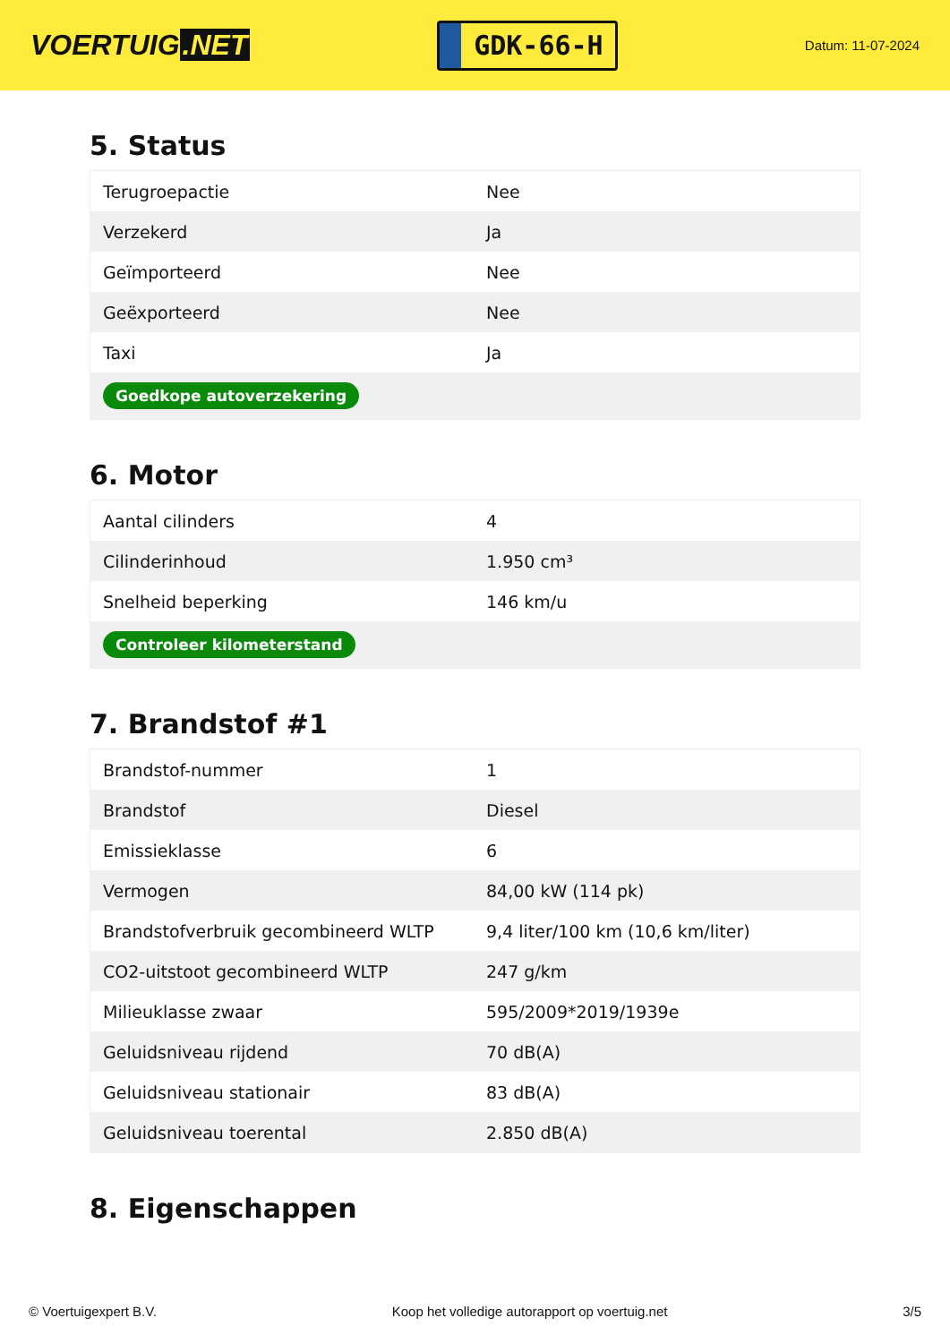VOERTUIG.NET
GDK-66-H
Datum: 11-07-2024
5. Status
| Terugroepactie | Nee |
| Verzekerd | Ja |
| Geïmporteerd | Nee |
| Geëxporteerd | Nee |
| Taxi | Ja |
| Goedkope autoverzekering | |
6. Motor
| Aantal cilinders | 4 |
| Cilinderinhoud | 1.950 cm³ |
| Snelheid beperking | 146 km/u |
| Controleer kilometerstand | |
7. Brandstof #1
| Brandstof-nummer | 1 |
| Brandstof | Diesel |
| Emissieklasse | 6 |
| Vermogen | 84,00 kW (114 pk) |
| Brandstofverbruik gecombineerd WLTP | 9,4 liter/100 km (10,6 km/liter) |
| CO2-uitstoot gecombineerd WLTP | 247 g/km |
| Milieuklasse zwaar | 595/2009*2019/1939e |
| Geluidsniveau rijdend | 70 dB(A) |
| Geluidsniveau stationair | 83 dB(A) |
| Geluidsniveau toerental | 2.850 dB(A) |
8. Eigenschappen
© Voertuigexpert B.V. Koop het volledige autorapport op voertuig.net 3/5